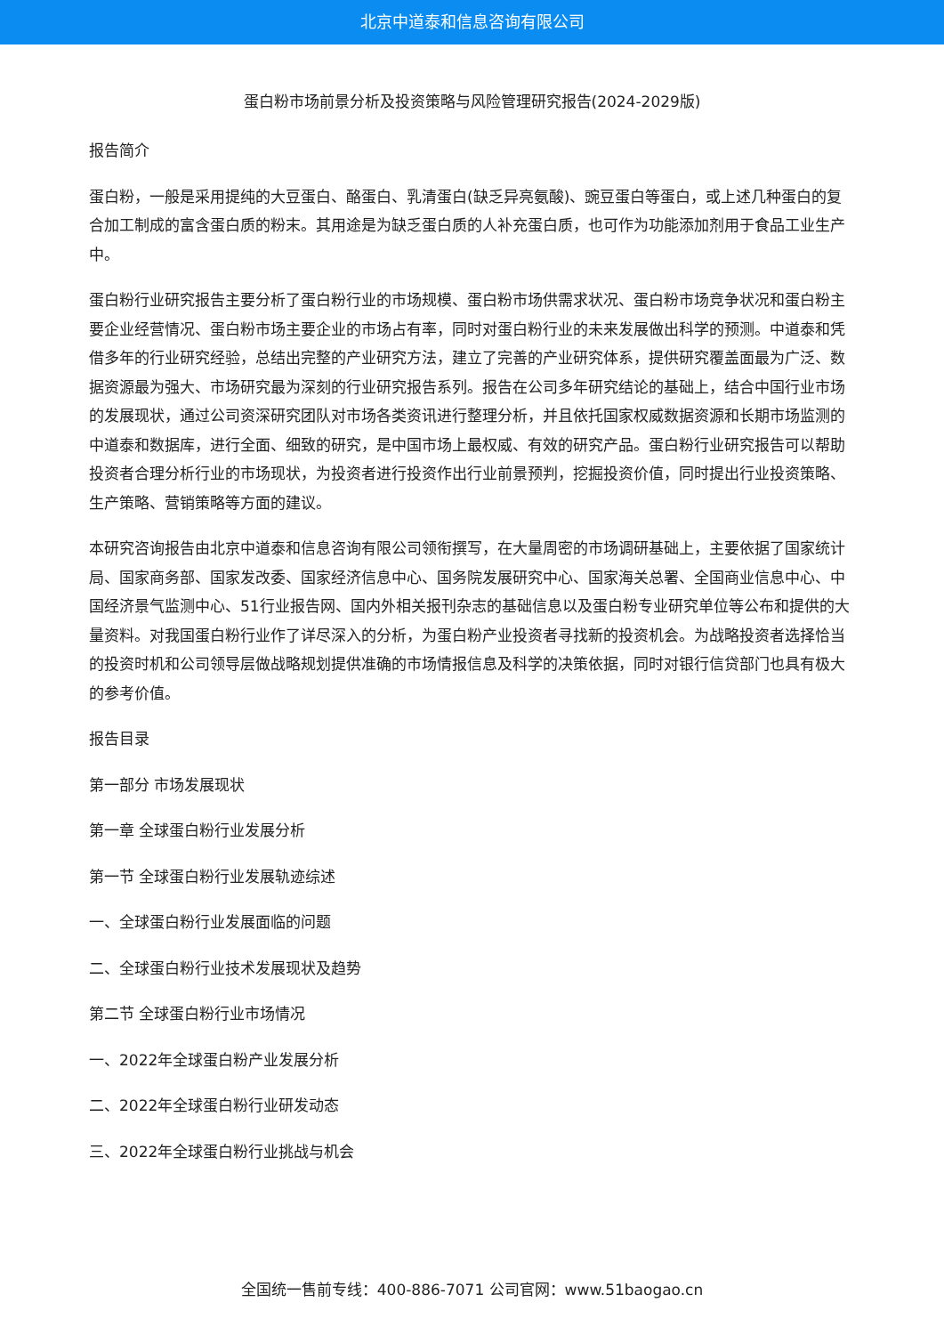北京中道泰和信息咨询有限公司
蛋白粉市场前景分析及投资策略与风险管理研究报告(2024-2029版)
报告简介
蛋白粉，一般是采用提纯的大豆蛋白、酪蛋白、乳清蛋白(缺乏异亮氨酸)、豌豆蛋白等蛋白，或上述几种蛋白的复合加工制成的富含蛋白质的粉末。其用途是为缺乏蛋白质的人补充蛋白质，也可作为功能添加剂用于食品工业生产中。
蛋白粉行业研究报告主要分析了蛋白粉行业的市场规模、蛋白粉市场供需求状况、蛋白粉市场竞争状况和蛋白粉主要企业经营情况、蛋白粉市场主要企业的市场占有率，同时对蛋白粉行业的未来发展做出科学的预测。中道泰和凭借多年的行业研究经验，总结出完整的产业研究方法，建立了完善的产业研究体系，提供研究覆盖面最为广泛、数据资源最为强大、市场研究最为深刻的行业研究报告系列。报告在公司多年研究结论的基础上，结合中国行业市场的发展现状，通过公司资深研究团队对市场各类资讯进行整理分析，并且依托国家权威数据资源和长期市场监测的中道泰和数据库，进行全面、细致的研究，是中国市场上最权威、有效的研究产品。蛋白粉行业研究报告可以帮助投资者合理分析行业的市场现状，为投资者进行投资作出行业前景预判，挖掘投资价值，同时提出行业投资策略、生产策略、营销策略等方面的建议。
本研究咨询报告由北京中道泰和信息咨询有限公司领衔撰写，在大量周密的市场调研基础上，主要依据了国家统计局、国家商务部、国家发改委、国家经济信息中心、国务院发展研究中心、国家海关总署、全国商业信息中心、中国经济景气监测中心、51行业报告网、国内外相关报刊杂志的基础信息以及蛋白粉专业研究单位等公布和提供的大量资料。对我国蛋白粉行业作了详尽深入的分析，为蛋白粉产业投资者寻找新的投资机会。为战略投资者选择恰当的投资时机和公司领导层做战略规划提供准确的市场情报信息及科学的决策依据，同时对银行信贷部门也具有极大的参考价值。
报告目录
第一部分 市场发展现状
第一章 全球蛋白粉行业发展分析
第一节 全球蛋白粉行业发展轨迹综述
一、全球蛋白粉行业发展面临的问题
二、全球蛋白粉行业技术发展现状及趋势
第二节 全球蛋白粉行业市场情况
一、2022年全球蛋白粉产业发展分析
二、2022年全球蛋白粉行业研发动态
三、2022年全球蛋白粉行业挑战与机会
全国统一售前专线：400-886-7071 公司官网：www.51baogao.cn